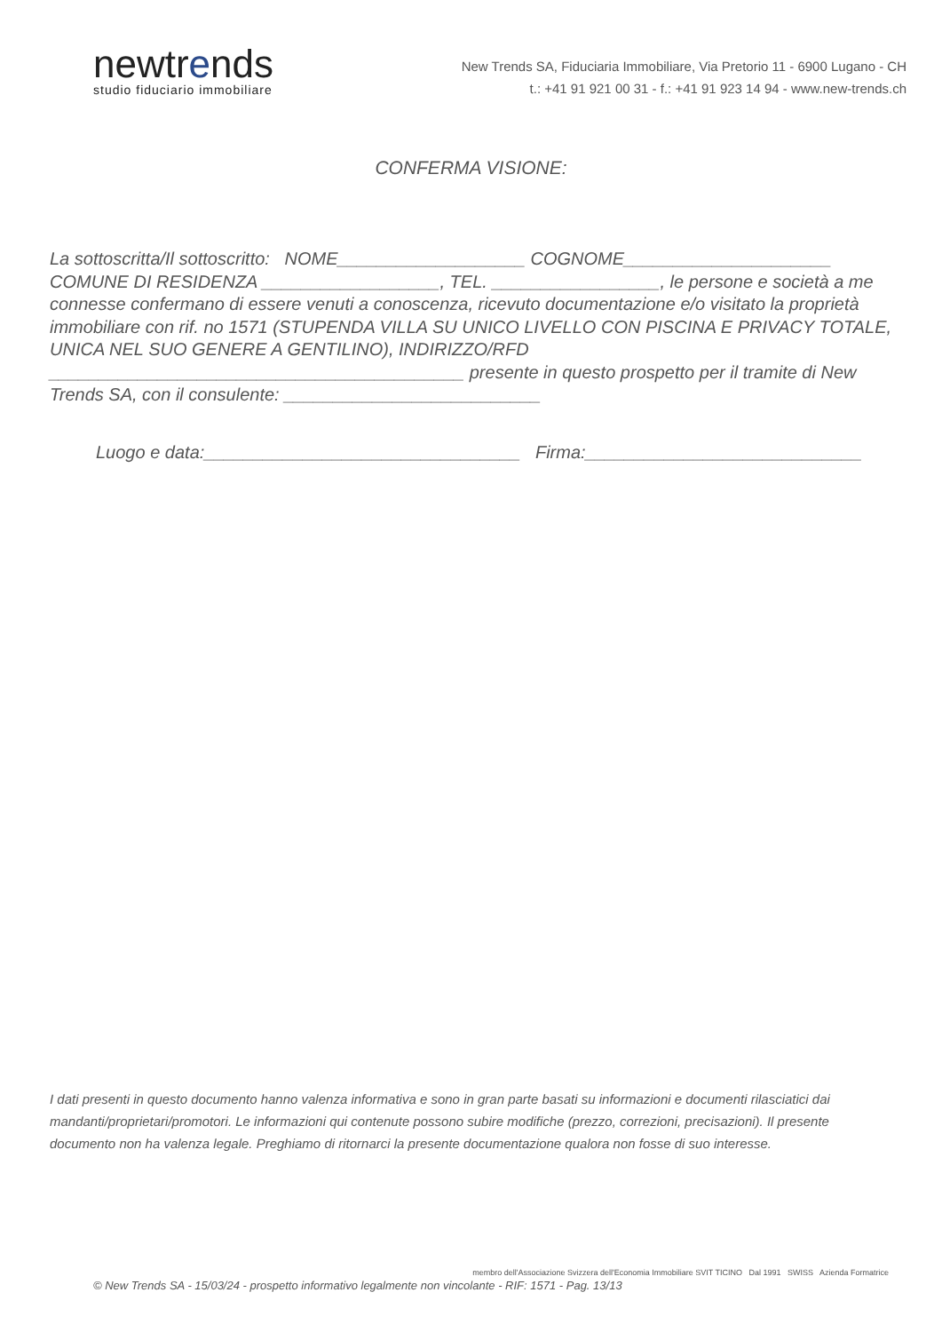newtrends
studio fiduciario immobiliare
New Trends SA, Fiduciaria Immobiliare, Via Pretorio 11 - 6900 Lugano - CH
t.: +41 91 921 00 31 - f.: +41 91 923 14 94 - www.new-trends.ch
CONFERMA VISIONE:
La sottoscritta/Il sottoscritto: NOME___________________ COGNOME_____________________ COMUNE DI RESIDENZA __________________, TEL. _________________, le persone e società a me connesse confermano di essere venuti a conoscenza, ricevuto documentazione e/o visitato la proprietà immobiliare con rif. no 1571 (STUPENDA VILLA SU UNICO LIVELLO CON PISCINA E PRIVACY TOTALE, UNICA NEL SUO GENERE A GENTILINO), INDIRIZZO/RFD __________________________________________ presente in questo prospetto per il tramite di New Trends SA, con il consulente: __________________________
Luogo e data:________________________________ Firma:____________________________
I dati presenti in questo documento hanno valenza informativa e sono in gran parte basati su informazioni e documenti rilasciatici dai mandanti/proprietari/promotori. Le informazioni qui contenute possono subire modifiche (prezzo, correzioni, precisazioni). Il presente documento non ha valenza legale. Preghiamo di ritornarci la presente documentazione qualora non fosse di suo interesse.
© New Trends SA - 15/03/24 - prospetto informativo legalmente non vincolante - RIF: 1571 - Pag. 13/13
membro dell'Associazione Svizzera dell'Economia Immobiliare SVIT TICINO Dal 1991 SWISS Azienda Formatrice